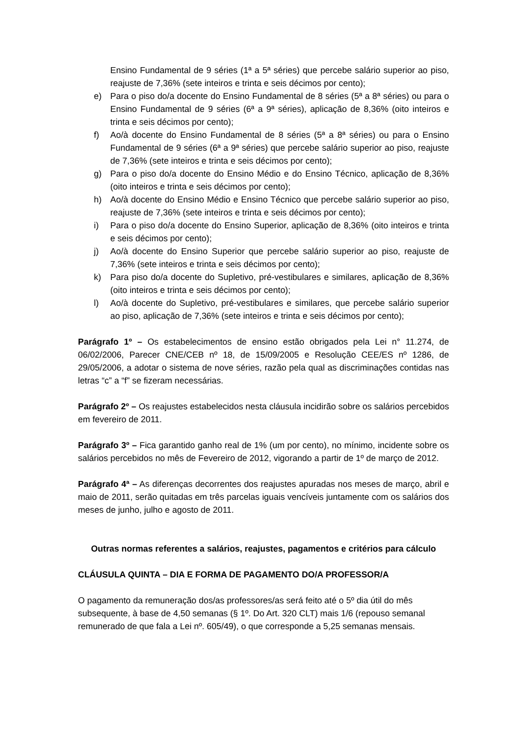Ensino Fundamental de 9 séries (1ª a 5ª séries) que percebe salário superior ao piso, reajuste de 7,36% (sete inteiros e trinta e seis décimos por cento);
e) Para o piso do/a docente do Ensino Fundamental de 8 séries (5ª a 8ª séries) ou para o Ensino Fundamental de 9 séries (6ª a 9ª séries), aplicação de 8,36% (oito inteiros e trinta e seis décimos por cento);
f) Ao/à docente do Ensino Fundamental de 8 séries (5ª a 8ª séries) ou para o Ensino Fundamental de 9 séries (6ª a 9ª séries) que percebe salário superior ao piso, reajuste de 7,36% (sete inteiros e trinta e seis décimos por cento);
g) Para o piso do/a docente do Ensino Médio e do Ensino Técnico, aplicação de 8,36% (oito inteiros e trinta e seis décimos por cento);
h) Ao/à docente do Ensino Médio e Ensino Técnico que percebe salário superior ao piso, reajuste de 7,36% (sete inteiros e trinta e seis décimos por cento);
i) Para o piso do/a docente do Ensino Superior, aplicação de 8,36% (oito inteiros e trinta e seis décimos por cento);
j) Ao/à docente do Ensino Superior que percebe salário superior ao piso, reajuste de 7,36% (sete inteiros e trinta e seis décimos por cento);
k) Para piso do/a docente do Supletivo, pré-vestibulares e similares, aplicação de 8,36% (oito inteiros e trinta e seis décimos por cento);
l) Ao/à docente do Supletivo, pré-vestibulares e similares, que percebe salário superior ao piso, aplicação de 7,36% (sete inteiros e trinta e seis décimos por cento);
Parágrafo 1º – Os estabelecimentos de ensino estão obrigados pela Lei n° 11.274, de 06/02/2006, Parecer CNE/CEB nº 18, de 15/09/2005 e Resolução CEE/ES nº 1286, de 29/05/2006, a adotar o sistema de nove séries, razão pela qual as discriminações contidas nas letras “c” a “f” se fizeram necessárias.
Parágrafo 2º – Os reajustes estabelecidos nesta cláusula incidirão sobre os salários percebidos em fevereiro de 2011.
Parágrafo 3º – Fica garantido ganho real de 1% (um por cento), no mínimo, incidente sobre os salários percebidos no mês de Fevereiro de 2012, vigorando a partir de 1º de março de 2012.
Parágrafo 4ª – As diferenças decorrentes dos reajustes apuradas nos meses de março, abril e maio de 2011, serão quitadas em três parcelas iguais vencíveis juntamente com os salários dos meses de junho, julho e agosto de 2011.
Outras normas referentes a salários, reajustes, pagamentos e critérios para cálculo
CLÁUSULA QUINTA – DIA E FORMA DE PAGAMENTO DO/A PROFESSOR/A
O pagamento da remuneração dos/as professores/as será feito até o 5º dia útil do mês subsequente, à base de 4,50 semanas (§ 1º. Do Art. 320 CLT) mais 1/6 (repouso semanal remunerado de que fala a Lei nº. 605/49), o que corresponde a 5,25 semanas mensais.